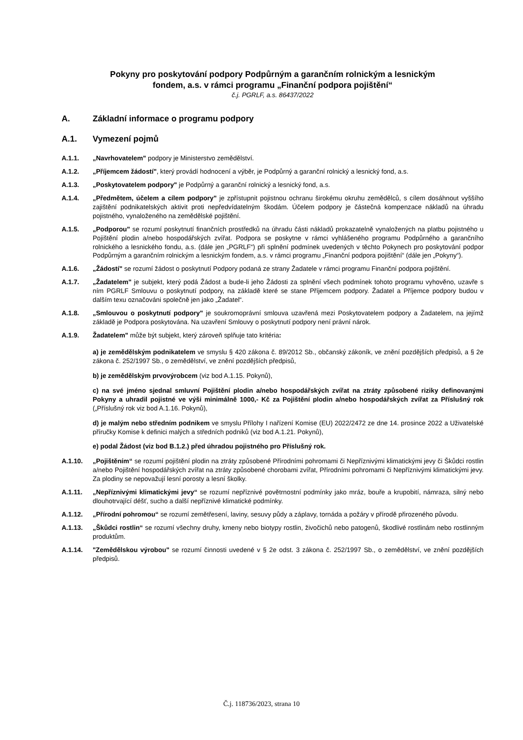Pokyny pro poskytování podpory Podpůrným a garančním rolnickým a lesnickým
fondem, a.s. v rámci programu „Finanční podpora pojištění“
č.j. PGRLF, a.s. 86437/2022
A. Základní informace o programu podpory
A.1. Vymezení pojmů
A.1.1. „Navrhovatelem" podpory je Ministerstvo zemědělství.
A.1.2. „Příjemcem žádostí", který provádí hodnocení a výběr, je Podpůrný a garanční rolnický a lesnický fond, a.s.
A.1.3. „Poskytovatelem podpory" je Podpůrný a garanční rolnický a lesnický fond, a.s.
A.1.4. „Předmětem, účelem a cílem podpory" je zpřístupnit pojistnou ochranu širokému okruhu zemědělců, s cílem dosáhnout vyššího zajištění podnikatelských aktivit proti nepředvídatelným škodám. Účelem podpory je částečná kompenzace nákladů na úhradu pojistného, vynaloženého na zemědělské pojištění.
A.1.5. „Podporou" se rozumí poskytnutí finančních prostředků na úhradu části nákladů prokazatelně vynaložených na platbu pojistného u Pojištění plodin a/nebo hospodářských zvířat. Podpora se poskytne v rámci vyhlášeného programu Podpůrného a garančního rolnického a lesnického fondu, a.s. (dále jen „PGRLF“) při splnění podmínek uvedených v těchto Pokynech pro poskytování podpor Podpůrným a garančním rolnickým a lesnickým fondem, a.s. v rámci programu „Finanční podpora pojištění“ (dále jen „Pokyny“).
A.1.6. „Žádostí" se rozumí žádost o poskytnutí Podpory podaná ze strany Žadatele v rámci programu Finanční podpora pojištění.
A.1.7. „Žadatelem" je subjekt, který podá Žádost a bude-li jeho Žádosti za splnění všech podmínek tohoto programu vyhověno, uzavře s ním PGRLF Smlouvu o poskytnutí podpory, na základě které se stane Příjemcem podpory. Žadatel a Příjemce podpory budou v dalším texu označováni společně jen jako „Žadatel“.
A.1.8. „Smlouvou o poskytnutí podpory" je soukromoprávní smlouva uzavřená mezi Poskytovatelem podpory a Žadatelem, na jejímž základě je Podpora poskytována. Na uzavření Smlouvy o poskytnutí podpory není právní nárok.
A.1.9. Žadatelem" může být subjekt, který zároveň splňuje tato kritéria:
a) je zemědělským podnikatelem ve smyslu § 420 zákona č. 89/2012 Sb., občanský zákoník, ve znění pozdějších předpisů, a § 2e zákona č. 252/1997 Sb., o zemědělství, ve znění pozdějších předpisů,
b) je zemědělským prvovýrobcem (viz bod A.1.15. Pokynů),
c) na své jméno sjednal smluvní Pojištění plodin a/nebo hospodářských zvířat na ztráty způsobené riziky definovanými Pokyny a uhradil pojistné ve výši minimálně 1000,- Kč za Pojištění plodin a/nebo hospodářských zvířat za Příslušný rok („Příslušný rok viz bod A.1.16. Pokynů),
d) je malým nebo středním podnikem ve smyslu Přílohy I nařízení Komise (EU) 2022/2472 ze dne 14. prosince 2022 a Uživatelské příručky Komise k definici malých a středních podniků (viz bod A.1.21. Pokynů),
e) podal Žádost (viz bod B.1.2.) před úhradou pojistného pro Příslušný rok.
A.1.10. „Pojištěním“ se rozumí pojištění plodin na ztráty způsobené Přírodními pohromami či Nepříznivými klimatickými jevy či Škůdci rostlin a/nebo Pojištění hospodářských zvířat na ztráty způsobené chorobami zvířat, Přírodními pohromami či Nepříznivými klimatickými jevy. Za plodiny se nepovažují lesní porosty a lesní školky.
A.1.11. „Nepříznivými klimatickými jevy“ se rozumí nepříznivé povětrnostní podmínky jako mráz, bouře a krupobití, námraza, silný nebo dlouhotrvající déšť, sucho a další nepříznivé klimatické podmínky.
A.1.12. „Přírodní pohromou“ se rozumí zemětřesení, laviny, sesuvy půdy a záplavy, tornáda a požáry v přírodě přirozeného původu.
A.1.13. „Škůdci rostlin“ se rozumí všechny druhy, kmeny nebo biotypy rostlin, živočichů nebo patogenů, škodlivé rostlinám nebo rostlinným produktům.
A.1.14. "Zemědělskou výrobou" se rozumí činnosti uvedené v § 2e odst. 3 zákona č. 252/1997 Sb., o zemědělství, ve znění pozdějších předpisů.
Č.j. 118736/2023, strana 10